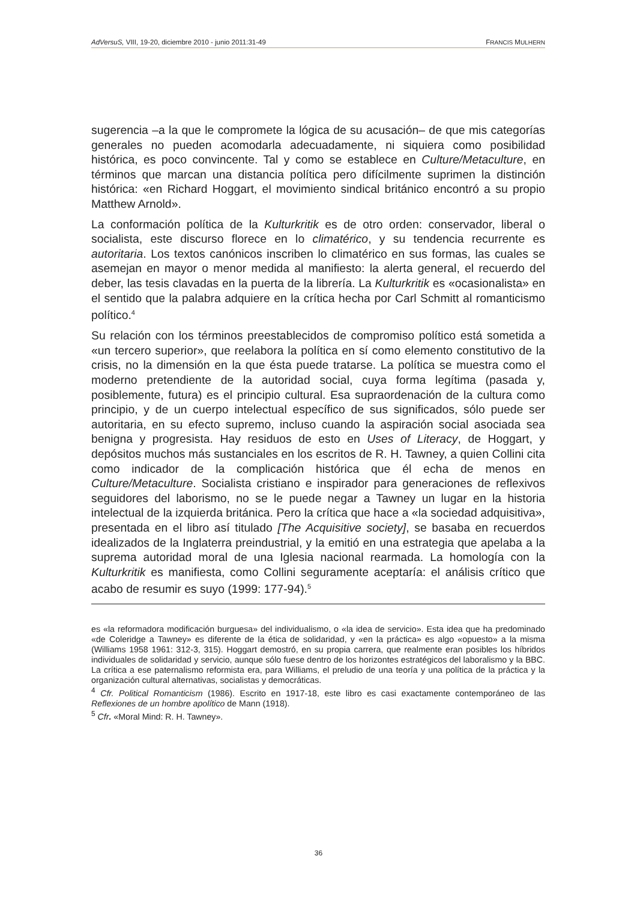AdVersuS, VIII, 19-20, diciembre 2010 - junio 2011:31-49 FRANCIS MULHERN
sugerencia –a la que le compromete la lógica de su acusación– de que mis categorías generales no pueden acomodarla adecuadamente, ni siquiera como posibilidad histórica, es poco convincente. Tal y como se establece en Culture/Metaculture, en términos que marcan una distancia política pero difícilmente suprimen la distinción histórica: «en Richard Hoggart, el movimiento sindical británico encontró a su propio Matthew Arnold».
La conformación política de la Kulturkritik es de otro orden: conservador, liberal o socialista, este discurso florece en lo climatérico, y su tendencia recurrente es autoritaria. Los textos canónicos inscriben lo climatérico en sus formas, las cuales se asemejan en mayor o menor medida al manifiesto: la alerta general, el recuerdo del deber, las tesis clavadas en la puerta de la librería. La Kulturkritik es «ocasionalista» en el sentido que la palabra adquiere en la crítica hecha por Carl Schmitt al romanticismo político.<sup>4</sup>
Su relación con los términos preestablecidos de compromiso político está sometida a «un tercero superior», que reelabora la política en sí como elemento constitutivo de la crisis, no la dimensión en la que ésta puede tratarse. La política se muestra como el moderno pretendiente de la autoridad social, cuya forma legítima (pasada y, posiblemente, futura) es el principio cultural. Esa supraordenación de la cultura como principio, y de un cuerpo intelectual específico de sus significados, sólo puede ser autoritaria, en su efecto supremo, incluso cuando la aspiración social asociada sea benigna y progresista. Hay residuos de esto en Uses of Literacy, de Hoggart, y depósitos muchos más sustanciales en los escritos de R. H. Tawney, a quien Collini cita como indicador de la complicación histórica que él echa de menos en Culture/Metaculture. Socialista cristiano e inspirador para generaciones de reflexivos seguidores del laborismo, no se le puede negar a Tawney un lugar en la historia intelectual de la izquierda británica. Pero la crítica que hace a «la sociedad adquisitiva», presentada en el libro así titulado [The Acquisitive society], se basaba en recuerdos idealizados de la Inglaterra preindustrial, y la emitió en una estrategia que apelaba a la suprema autoridad moral de una Iglesia nacional rearmada. La homología con la Kulturkritik es manifiesta, como Collini seguramente aceptaría: el análisis crítico que acabo de resumir es suyo (1999: 177-94).<sup>5</sup>
es «la reformadora modificación burguesa» del individualismo, o «la idea de servicio». Esta idea que ha predominado «de Coleridge a Tawney» es diferente de la ética de solidaridad, y «en la práctica» es algo «opuesto» a la misma (Williams 1958 1961: 312-3, 315). Hoggart demostró, en su propia carrera, que realmente eran posibles los híbridos individuales de solidaridad y servicio, aunque sólo fuese dentro de los horizontes estratégicos del laboralismo y la BBC. La crítica a ese paternalismo reformista era, para Williams, el preludio de una teoría y una política de la práctica y la organización cultural alternativas, socialistas y democráticas.
<sup>4</sup> Cfr. Political Romanticism (1986). Escrito en 1917-18, este libro es casi exactamente contemporáneo de las Reflexiones de un hombre apolítico de Mann (1918).
<sup>5</sup> Cfr. «Moral Mind: R. H. Tawney».
36